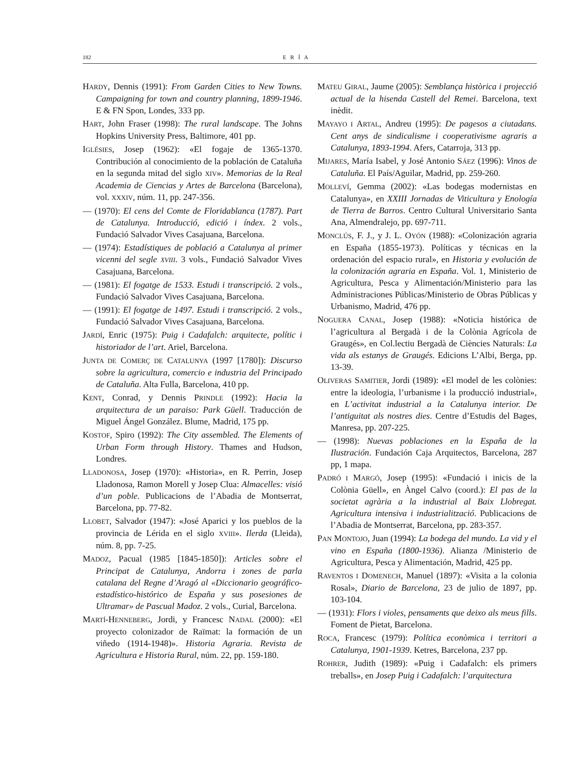182 ERÍA
HARDY, Dennis (1991): From Garden Cities to New Towns. Campaigning for town and country planning, 1899-1946. E & FN Spon, Londes, 333 pp.
HART, John Fraser (1998): The rural landscape. The Johns Hopkins University Press, Baltimore, 401 pp.
IGLÉSIES, Josep (1962): «El fogaje de 1365-1370. Contribución al conocimiento de la población de Cataluña en la segunda mitad del siglo XIV». Memorias de la Real Academia de Ciencias y Artes de Barcelona (Barcelona), vol. XXXIV, núm. 11, pp. 247-356.
— (1970): El cens del Comte de Floridablanca (1787). Part de Catalunya. Introducció, edició i índex. 2 vols., Fundació Salvador Vives Casajuana, Barcelona.
— (1974): Estadístiques de població a Catalunya al primer vicenni del segle XVIII. 3 vols., Fundació Salvador Vives Casajuana, Barcelona.
— (1981): El fogatge de 1533. Estudi i transcripció. 2 vols., Fundació Salvador Vives Casajuana, Barcelona.
— (1991): El fogatge de 1497. Estudi i transcripció. 2 vols., Fundació Salvador Vives Casajuana, Barcelona.
JARDÍ, Enric (1975): Puig i Cadafalch: arquitecte, polític i historiador de l’art. Ariel, Barcelona.
JUNTA DE COMERÇ DE CATALUNYA (1997 [1780]): Discurso sobre la agricultura, comercio e industria del Principado de Cataluña. Alta Fulla, Barcelona, 410 pp.
KENT, Conrad, y Dennis PRINDLE (1992): Hacia la arquitectura de un paraiso: Park Güell. Traducción de Miguel Ángel González. Blume, Madrid, 175 pp.
KOSTOF, Spiro (1992): The City assembled. The Elements of Urban Form through History. Thames and Hudson, Londres.
LLADONOSA, Josep (1970): «Historia», en R. Perrin, Josep Lladonosa, Ramon Morell y Josep Clua: Almacelles: visió d’un poble. Publicacions de l’Abadia de Montserrat, Barcelona, pp. 77-82.
LLOBET, Salvador (1947): «José Aparici y los pueblos de la provincia de Lérida en el siglo XVIII». Ilerda (Lleida), núm. 8, pp. 7-25.
MADOZ, Pacual (1985 [1845-1850]): Articles sobre el Principat de Catalunya, Andorra i zones de parla catalana del Regne d’Aragó al «Diccionario geográfico-estadístico-histórico de España y sus posesiones de Ultramar» de Pascual Madoz. 2 vols., Curial, Barcelona.
MARTÍ-HENNEBERG, Jordi, y Francesc NADAL (2000): «El proyecto colonizador de Raïmat: la formación de un viñedo (1914-1948)». Historia Agraria. Revista de Agricultura e Historia Rural, núm. 22, pp. 159-180.
MATEU GIRAL, Jaume (2005): Semblança històrica i projecció actual de la hisenda Castell del Remei. Barcelona, text inèdit.
MAYAYO I ARTAL, Andreu (1995): De pagesos a ciutadans. Cent anys de sindicalisme i cooperativisme agraris a Catalunya, 1893-1994. Afers, Catarroja, 313 pp.
MIJARES, María Isabel, y José Antonio SÁEZ (1996): Vinos de Cataluña. El País/Aguilar, Madrid, pp. 259-260.
MOLLEVÍ, Gemma (2002): «Las bodegas modernistas en Catalunya», en XXIII Jornadas de Viticultura y Enología de Tierra de Barros. Centro Cultural Universitario Santa Ana, Almendralejo, pp. 697-711.
MONCLÚS, F. J., y J. L. OYÓN (1988): «Colonización agraria en España (1855-1973). Políticas y técnicas en la ordenación del espacio rural», en Historia y evolución de la colonización agraria en España. Vol. 1, Ministerio de Agricultura, Pesca y Alimentación/Ministerio para las Administraciones Públicas/Ministerio de Obras Públicas y Urbanismo, Madrid, 476 pp.
NOGUERA CANAL, Josep (1988): «Noticia histórica de l’agricultura al Bergadà i de la Colònia Agrícola de Graugés», en Col.lectiu Bergadà de Ciències Naturals: La vida als estanys de Graugés. Edicions L’Albi, Berga, pp. 13-39.
OLIVERAS SAMITIER, Jordi (1989): «El model de les colònies: entre la ideologia, l’urbanisme i la producció industrial», en L’activitat industrial a la Catalunya interior. De l’antiguitat als nostres dies. Centre d’Estudis del Bages, Manresa, pp. 207-225.
— (1998): Nuevas poblaciones en la España de la Ilustración. Fundación Caja Arquitectos, Barcelona, 287 pp, 1 mapa.
PADRÓ I MARGÓ, Josep (1995): «Fundació i inicis de la Colònia Güell», en Àngel Calvo (coord.): El pas de la societat agrària a la industrial al Baix Llobregat. Agricultura intensiva i industrialització. Publicacions de l’Abadia de Montserrat, Barcelona, pp. 283-357.
PAN MONTOJO, Juan (1994): La bodega del mundo. La vid y el vino en España (1800-1936). Alianza /Ministerio de Agricultura, Pesca y Alimentación, Madrid, 425 pp.
RAVENTOS I DOMENECH, Manuel (1897): «Visita a la colonia Rosal», Diario de Barcelona, 23 de julio de 1897, pp. 103-104.
— (1931): Flors i violes, pensaments que deixo als meus fills. Foment de Pietat, Barcelona.
ROCA, Francesc (1979): Política econòmica i territori a Catalunya, 1901-1939. Ketres, Barcelona, 237 pp.
ROHRER, Judith (1989): «Puig i Cadafalch: els primers treballs», en Josep Puig i Cadafalch: l’arquitectura